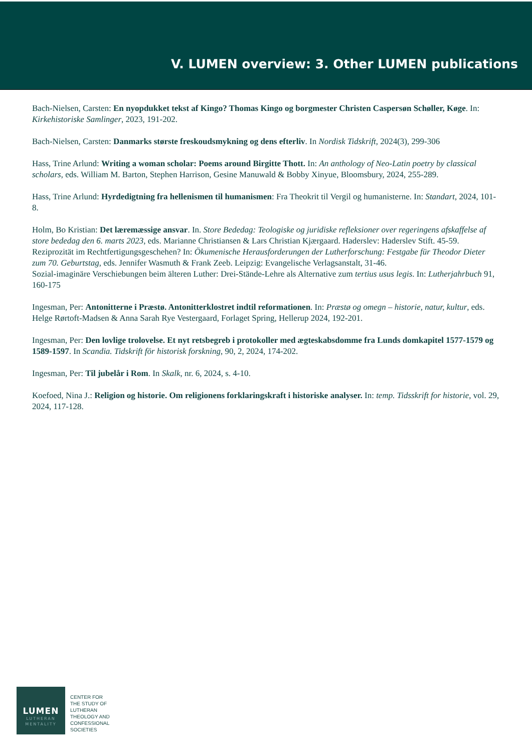V. LUMEN overview: 3. Other LUMEN publications
Bach-Nielsen, Carsten: En nyopdukket tekst af Kingo? Thomas Kingo og borgmester Christen Caspersøn Schøller, Køge. In: Kirkehistoriske Samlinger, 2023, 191-202.
Bach-Nielsen, Carsten: Danmarks største freskoudsmykning og dens efterliv. In Nordisk Tidskrift, 2024(3), 299-306
Hass, Trine Arlund: Writing a woman scholar: Poems around Birgitte Thott. In: An anthology of Neo-Latin poetry by classical scholars, eds. William M. Barton, Stephen Harrison, Gesine Manuwald & Bobby Xinyue, Bloomsbury, 2024, 255-289.
Hass, Trine Arlund: Hyrdedigtning fra hellenismen til humanismen: Fra Theokrit til Vergil og humanisterne. In: Standart, 2024, 101-8.
Holm, Bo Kristian: Det læremæssige ansvar. In. Store Bededag: Teologiske og juridiske refleksioner over regeringens afskaffelse af store bededag den 6. marts 2023, eds. Marianne Christiansen & Lars Christian Kjærgaard. Haderslev: Haderslev Stift. 45-59.
Reziprozität im Rechtfertigungsgeschehen? In: Ökumenische Herausforderungen der Lutherforschung: Festgabe für Theodor Dieter zum 70. Geburtstag, eds. Jennifer Wasmuth & Frank Zeeb. Leipzig: Evangelische Verlagsanstalt, 31-46.
Sozial-imaginäre Verschiebungen beim älteren Luther: Drei-Stände-Lehre als Alternative zum tertius usus legis. In: Lutherjahrbuch 91, 160-175
Ingesman, Per: Antonitterne i Præstø. Antonitterklostret indtil reformationen. In: Præstø og omegn – historie, natur, kultur, eds. Helge Rørtoft-Madsen & Anna Sarah Rye Vestergaard, Forlaget Spring, Hellerup 2024, 192-201.
Ingesman, Per: Den lovlige trolovelse. Et nyt retsbegreb i protokoller med ægteskabsdomme fra Lunds domkapitel 1577-1579 og 1589-1597. In Scandia. Tidskrift för historisk forskning, 90, 2, 2024, 174-202.
Ingesman, Per: Til jubelår i Rom. In Skalk, nr. 6, 2024, s. 4-10.
Koefoed, Nina J.: Religion og historie. Om religionens forklaringskraft i historiske analyser. In: temp. Tidsskrift for historie, vol. 29, 2024, 117-128.
LUMEN
LUTHERAN
MENTALITY
CENTER FOR
THE STUDY OF
LUTHERAN
THEOLOGY AND
CONFESSIONAL
SOCIETIES